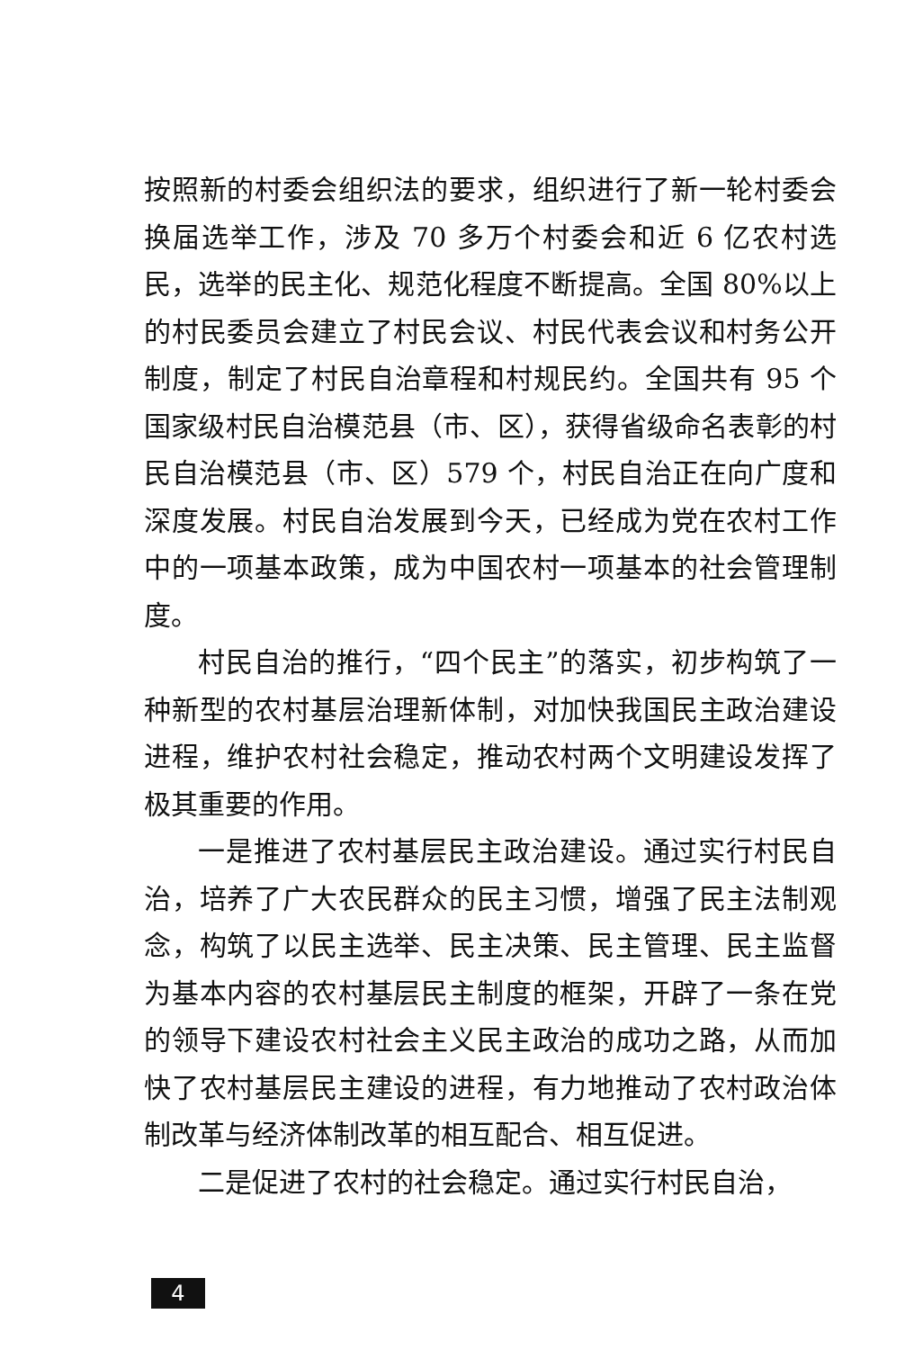按照新的村委会组织法的要求，组织进行了新一轮村委会换届选举工作，涉及 70 多万个村委会和近 6 亿农村选民，选举的民主化、规范化程度不断提高。全国 80%以上的村民委员会建立了村民会议、村民代表会议和村务公开制度，制定了村民自治章程和村规民约。全国共有 95 个国家级村民自治模范县（市、区），获得省级命名表彰的村民自治模范县（市、区）579 个，村民自治正在向广度和深度发展。村民自治发展到今天，已经成为党在农村工作中的一项基本政策，成为中国农村一项基本的社会管理制度。
村民自治的推行，“四个民主”的落实，初步构筑了一种新型的农村基层治理新体制，对加快我国民主政治建设进程，维护农村社会稳定，推动农村两个文明建设发挥了极其重要的作用。
一是推进了农村基层民主政治建设。通过实行村民自治，培养了广大农民群众的民主习惯，增强了民主法制观念，构筑了以民主选举、民主决策、民主管理、民主监督为基本内容的农村基层民主制度的框架，开辟了一条在党的领导下建设农村社会主义民主政治的成功之路，从而加快了农村基层民主建设的进程，有力地推动了农村政治体制改革与经济体制改革的相互配合、相互促进。
二是促进了农村的社会稳定。通过实行村民自治，
4